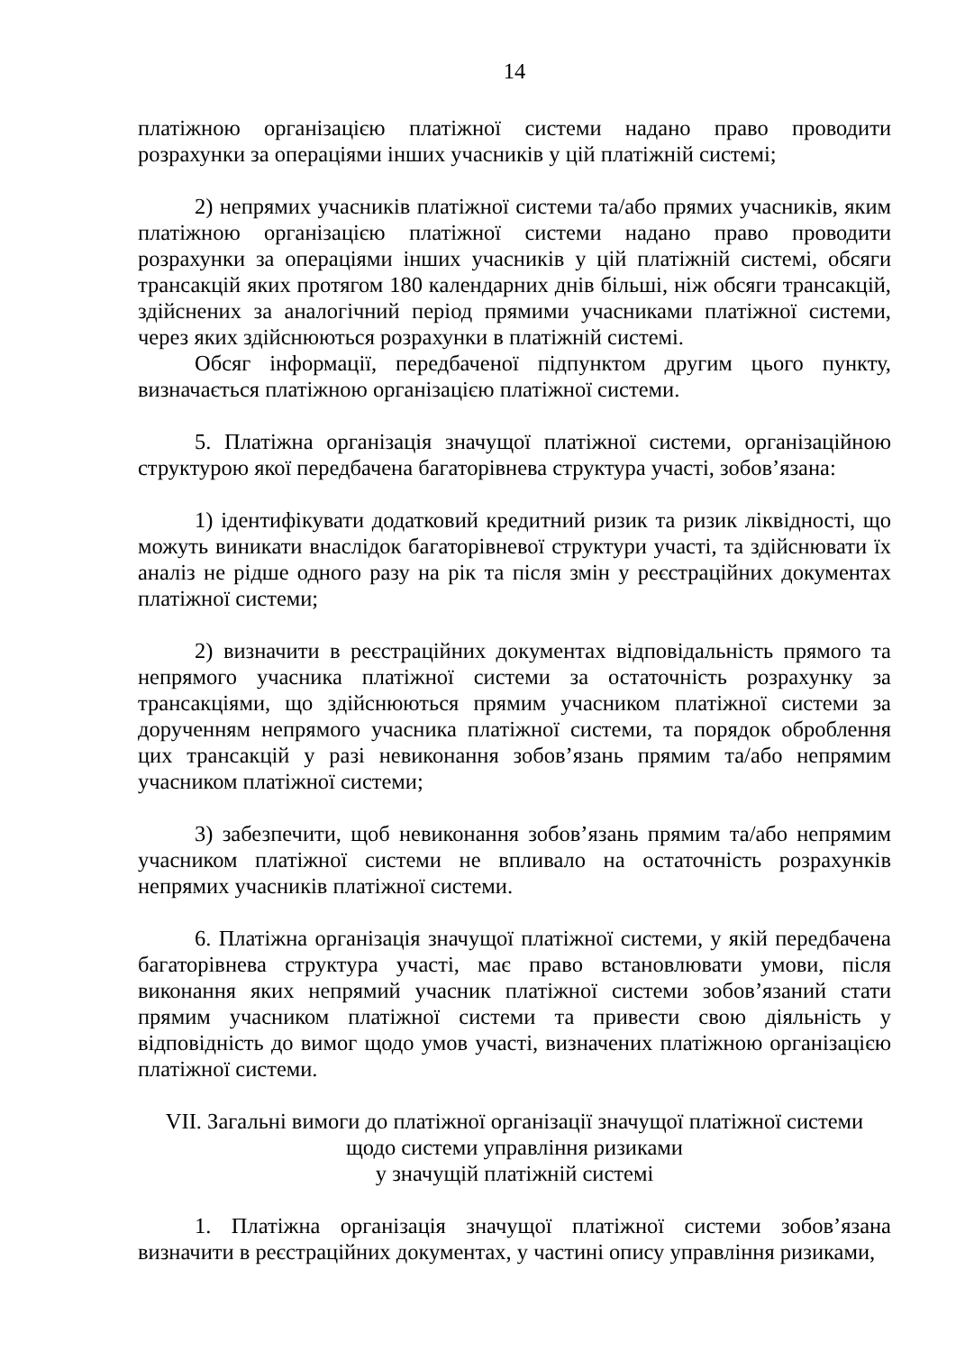14
платіжною організацією платіжної системи надано право проводити розрахунки за операціями інших учасників у цій платіжній системі;
2) непрямих учасників платіжної системи та/або прямих учасників, яким платіжною організацією платіжної системи надано право проводити розрахунки за операціями інших учасників у цій платіжній системі, обсяги трансакцій яких протягом 180 календарних днів більші, ніж обсяги трансакцій, здійснених за аналогічний період прямими учасниками платіжної системи, через яких здійснюються розрахунки в платіжній системі.
Обсяг інформації, передбаченої підпунктом другим цього пункту, визначається платіжною організацією платіжної системи.
5. Платіжна організація значущої платіжної системи, організаційною структурою якої передбачена багаторівнева структура участі, зобов’язана:
1) ідентифікувати додатковий кредитний ризик та ризик ліквідності, що можуть виникати внаслідок багаторівневої структури участі, та здійснювати їх аналіз не рідше одного разу на рік та після змін у реєстраційних документах платіжної системи;
2) визначити в реєстраційних документах відповідальність прямого та непрямого учасника платіжної системи за остаточність розрахунку за трансакціями, що здійснюються прямим учасником платіжної системи за дорученням непрямого учасника платіжної системи, та порядок оброблення цих трансакцій у разі невиконання зобов’язань прямим та/або непрямим учасником платіжної системи;
3) забезпечити, щоб невиконання зобов’язань прямим та/або непрямим учасником платіжної системи не впливало на остаточність розрахунків непрямих учасників платіжної системи.
6. Платіжна організація значущої платіжної системи, у якій передбачена багаторівнева структура участі, має право встановлювати умови, після виконання яких непрямий учасник платіжної системи зобов’язаний стати прямим учасником платіжної системи та привести свою діяльність у відповідність до вимог щодо умов участі, визначених платіжною організацією платіжної системи.
VII. Загальні вимоги до платіжної організації значущої платіжної системи
щодо системи управління ризиками
у значущій платіжній системі
1. Платіжна організація значущої платіжної системи зобов’язана визначити в реєстраційних документах, у частині опису управління ризиками,